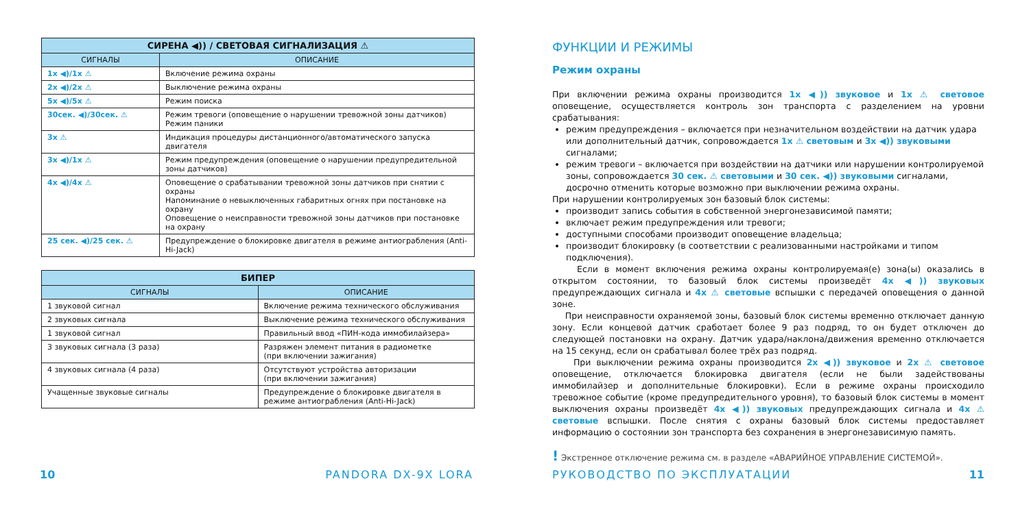| СИРЕНА ◀)) / СВЕТОВАЯ СИГНАЛИЗАЦИЯ ⚠ | |
| --- | --- |
| СИГНАЛЫ | ОПИСАНИЕ |
| 1x ◀)/1x ⚠ | Включение режима охраны |
| 2x ◀)/2x ⚠ | Выключение режима охраны |
| 5x ◀)/5x ⚠ | Режим поиска |
| 30сек. ◀)/30сек. ⚠ | Режим тревоги (оповещение о нарушении тревожной зоны датчиков) Режим паники |
| 3x ⚠ | Индикация процедуры дистанционного/автоматического запуска двигателя |
| 3x ◀)/1x ⚠ | Режим предупреждения (оповещение о нарушении предупредительной зоны датчиков) |
| 4x ◀)/4x ⚠ | Оповещение о срабатывании тревожной зоны датчиков при снятии с охраны Напоминание о невыключенных габаритных огнях при постановке на охрану Оповещение о неисправности тревожной зоны датчиков при постановке на охрану |
| 25 сек. ◀)/25 сек. ⚠ | Предупреждение о блокировке двигателя в режиме антиограбления (Anti-Hi-Jack) |
| БИПЕР | |
| --- | --- |
| СИГНАЛЫ | ОПИСАНИЕ |
| 1 звуковой сигнал | Включение режима технического обслуживания |
| 2 звуковых сигнала | Выключение режима технического обслуживания |
| 1 звуковой сигнал | Правильный ввод «ПИН-кода иммобилайзера» |
| 3 звуковых сигнала (3 раза) | Разряжен элемент питания в радиометке (при включении зажигания) |
| 4 звуковых сигнала (4 раза) | Отсутствуют устройства авторизации (при включении зажигания) |
| Учащенные звуковые сигналы | Предупреждение о блокировке двигателя в режиме антиограбления (Anti-Hi-Jack) |
10 PANDORA DX-9X LORA
ФУНКЦИИ И РЕЖИМЫ
Режим охраны
При включении режима охраны производится 1x ◀)) звуковое и 1x ⚠ световое оповещение, осуществляется контроль зон транспорта с разделением на уровни срабатывания:
режим предупреждения – включается при незначительном воздействии на датчик удара или дополнительный датчик, сопровождается 1x ⚠ световым и 3x ◀)) звуковыми сигналами;
режим тревоги – включается при воздействии на датчики или нарушении контролируемой зоны, сопровождается 30 сек. ⚠ световыми и 30 сек. ◀)) звуковыми сигналами, досрочно отменить которые возможно при выключении режима охраны.
При нарушении контролируемых зон базовый блок системы:
производит запись события в собственной энергонезависимой памяти;
включает режим предупреждения или тревоги;
доступными способами производит оповещение владельца;
производит блокировку (в соответствии с реализованными настройками и типом подключения).
Если в момент включения режима охраны контролируемая(е) зона(ы) оказались в открытом состоянии, то базовый блок системы произведёт 4x ◀)) звуковых предупреждающих сигнала и 4x ⚠ световые вспышки с передачей оповещения о данной зоне.
При неисправности охраняемой зоны, базовый блок системы временно отключает данную зону. Если концевой датчик сработает более 9 раз подряд, то он будет отключен до следующей постановки на охрану. Датчик удара/наклона/движения временно отключается на 15 секунд, если он срабатывал более трёх раз подряд.
При выключении режима охраны производится 2x ◀)) звуковое и 2x ⚠ световое оповещение, отключается блокировка двигателя (если не были задействованы иммобилайзер и дополнительные блокировки). Если в режиме охраны происходило тревожное событие (кроме предупредительного уровня), то базовый блок системы в момент выключения охраны произведёт 4x ◀)) звуковых предупреждающих сигнала и 4x ⚠ световые вспышки. После снятия с охраны базовый блок системы предоставляет информацию о состоянии зон транспорта без сохранения в энергонезависимую память.
! Экстренное отключение режима см. в разделе «АВАРИЙНОЕ УПРАВЛЕНИЕ СИСТЕМОЙ».
РУКОВОДСТВО ПО ЭКСПЛУАТАЦИИ 11